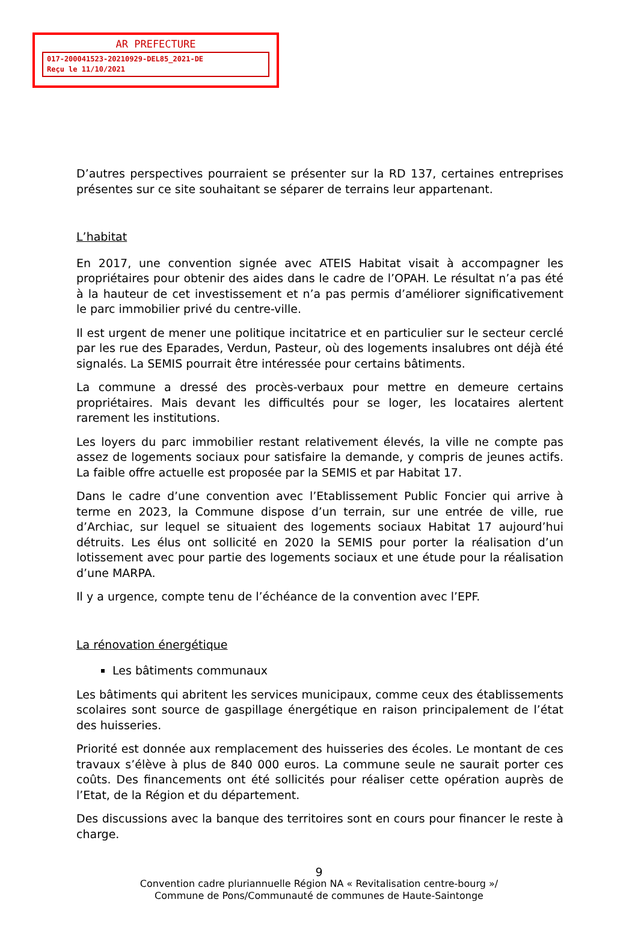AR PREFECTURE
017-200041523-20210929-DEL85_2021-DE
Reçu le 11/10/2021
D’autres perspectives pourraient se présenter sur la RD 137, certaines entreprises présentes sur ce site souhaitant se séparer de terrains leur appartenant.
L’habitat
En 2017, une convention signée avec ATEIS Habitat visait à accompagner les propriétaires pour obtenir des aides dans le cadre de l’OPAH. Le résultat n’a pas été à la hauteur de cet investissement et n’a pas permis d’améliorer significativement le parc immobilier privé du centre-ville.
Il est urgent de mener une politique incitatrice et en particulier sur le secteur cerclé par les rue des Eparades, Verdun, Pasteur, où des logements insalubres ont déjà été signalés. La SEMIS pourrait être intéressée pour certains bâtiments.
La commune a dressé des procès-verbaux pour mettre en demeure certains propriétaires. Mais devant les difficultés pour se loger, les locataires alertent rarement les institutions.
Les loyers du parc immobilier restant relativement élevés, la ville ne compte pas assez de logements sociaux pour satisfaire la demande, y compris de jeunes actifs. La faible offre actuelle est proposée par la SEMIS et par Habitat 17.
Dans le cadre d’une convention avec l’Etablissement Public Foncier qui arrive à terme en 2023, la Commune dispose d’un terrain, sur une entrée de ville, rue d’Archiac, sur lequel se situaient des logements sociaux Habitat 17 aujourd’hui détruits. Les élus ont sollicité en 2020 la SEMIS pour porter la réalisation d’un lotissement avec pour partie des logements sociaux et une étude pour la réalisation d’une MARPA.
Il y a urgence, compte tenu de l’échéance de la convention avec l’EPF.
La rénovation énergétique
Les bâtiments communaux
Les bâtiments qui abritent les services municipaux, comme ceux des établissements scolaires sont source de gaspillage énergétique en raison principalement de l’état des huisseries.
Priorité est donnée aux remplacement des huisseries des écoles. Le montant de ces travaux s’élève à plus de 840 000 euros. La commune seule ne saurait porter ces coûts. Des financements ont été sollicités pour réaliser cette opération auprès de l’Etat, de la Région et du département.
Des discussions avec la banque des territoires sont en cours pour financer le reste à charge.
9
Convention cadre pluriannuelle Région NA « Revitalisation centre-bourg »/
Commune de Pons/Communauté de communes de Haute-Saintonge